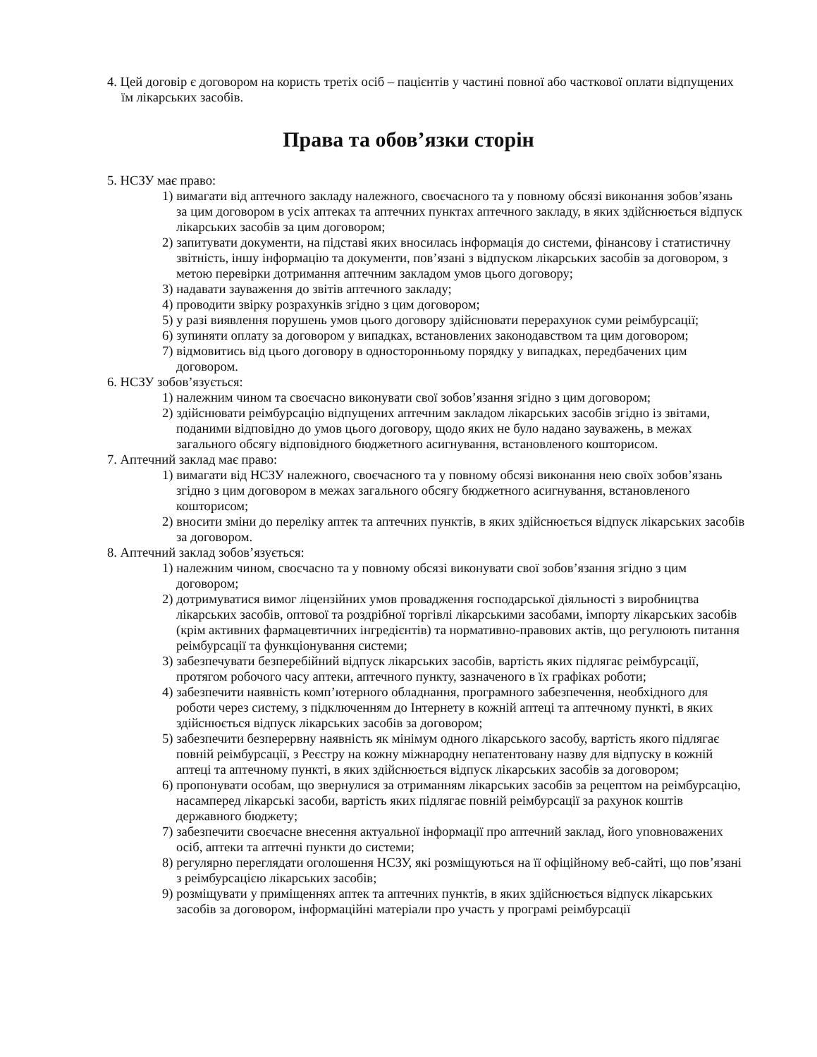4. Цей договір є договором на користь третіх осіб – пацієнтів у частині повної або часткової оплати відпущених їм лікарських засобів.
Права та обов’язки сторін
5. НСЗУ має право:
1) вимагати від аптечного закладу належного, своєчасного та у повному обсязі виконання зобов’язань за цим договором в усіх аптеках та аптечних пунктах аптечного закладу, в яких здійснюється відпуск лікарських засобів за цим договором;
2) запитувати документи, на підставі яких вносилась інформація до системи, фінансову і статистичну звітність, іншу інформацію та документи, пов’язані з відпуском лікарських засобів за договором, з метою перевірки дотримання аптечним закладом умов цього договору;
3) надавати зауваження до звітів аптечного закладу;
4) проводити звірку розрахунків згідно з цим договором;
5) у разі виявлення порушень умов цього договору здійснювати перерахунок суми реімбурсації;
6) зупиняти оплату за договором у випадках, встановлених законодавством та цим договором;
7) відмовитись від цього договору в односторонньому порядку у випадках, передбачених цим договором.
6. НСЗУ зобов’язується:
1) належним чином та своєчасно виконувати свої зобов’язання згідно з цим договором;
2) здійснювати реімбурсацію відпущених аптечним закладом лікарських засобів згідно із звітами, поданими відповідно до умов цього договору, щодо яких не було надано зауважень, в межах загального обсягу відповідного бюджетного асигнування, встановленого кошторисом.
7. Аптечний заклад має право:
1) вимагати від НСЗУ належного, своєчасного та у повному обсязі виконання нею своїх зобов’язань згідно з цим договором в межах загального обсягу бюджетного асигнування, встановленого кошторисом;
2) вносити зміни до переліку аптек та аптечних пунктів, в яких здійснюється відпуск лікарських засобів за договором.
8. Аптечний заклад зобов’язується:
1) належним чином, своєчасно та у повному обсязі виконувати свої зобов’язання згідно з цим договором;
2) дотримуватися вимог ліцензійних умов провадження господарської діяльності з виробництва лікарських засобів, оптової та роздрібної торгівлі лікарськими засобами, імпорту лікарських засобів (крім активних фармацевтичних інгредієнтів) та нормативно-правових актів, що регулюють питання реімбурсації та функціонування системи;
3) забезпечувати безперебійний відпуск лікарських засобів, вартість яких підлягає реімбурсації, протягом робочого часу аптеки, аптечного пункту, зазначеного в їх графіках роботи;
4) забезпечити наявність комп’ютерного обладнання, програмного забезпечення, необхідного для роботи через систему, з підключенням до Інтернету в кожній аптеці та аптечному пункті, в яких здійснюється відпуск лікарських засобів за договором;
5) забезпечити безперервну наявність як мінімум одного лікарського засобу, вартість якого підлягає повній реімбурсації, з Реєстру на кожну міжнародну непатентовану назву для відпуску в кожній аптеці та аптечному пункті, в яких здійснюється відпуск лікарських засобів за договором;
6) пропонувати особам, що звернулися за отриманням лікарських засобів за рецептом на реімбурсацію, насамперед лікарські засоби, вартість яких підлягає повній реімбурсації за рахунок коштів державного бюджету;
7) забезпечити своєчасне внесення актуальної інформації про аптечний заклад, його уповноважених осіб, аптеки та аптечні пункти до системи;
8) регулярно переглядати оголошення НСЗУ, які розміщуються на її офіційному веб-сайті, що пов’язані з реімбурсацією лікарських засобів;
9) розміщувати у приміщеннях аптек та аптечних пунктів, в яких здійснюється відпуск лікарських засобів за договором, інформаційні матеріали про участь у програмі реімбурсації